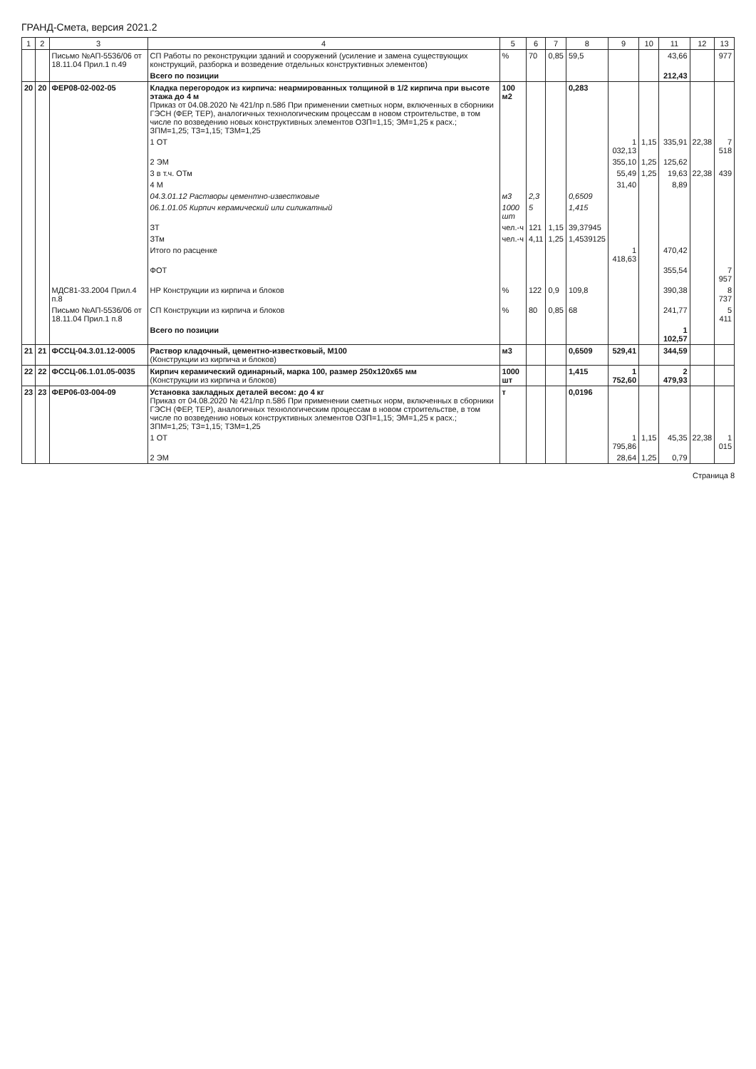ГРАНД-Смета, версия 2021.2
| 1 | 2 | 3 | 4 | 5 | 6 | 7 | 8 | 9 | 10 | 11 | 12 | 13 |
| --- | --- | --- | --- | --- | --- | --- | --- | --- | --- | --- | --- | --- |
| | | Письмо №АП-5536/06 от 18.11.04 Прил.1 п.49 | СП Работы по реконструкции зданий и сооружений (усиление и замена существующих конструкций, разборка и возведение отдельных конструктивных элементов) | % | 70 | 0,85 | 59,5 | | | 43,66 | | 977 |
| | | | Всего по позиции | | | | | | | 212,43 | | |
| 20 | 20 | ФЕР08-02-002-05 | Кладка перегородок из кирпича: неармированных толщиной в 1/2 кирпича при высоте этажа до 4 м Приказ от 04.08.2020 № 421/пр п.58б При применении сметных норм, включенных в сборники ГЭСН (ФЕР, ТЕР), аналогичных технологическим процессам в новом строительстве, в том числе по возведению новых конструктивных элементов ОЗП=1,15; ЭМ=1,25 к расх.; ЗПМ=1,25; ТЗ=1,15; ТЗМ=1,25 | 100 м2 | | | 0,283 | | | | | |
| | | | 1 ОТ | | | | | 1 032,13 | 1,15 | 335,91 | 22,38 | 7 518 |
| | | | 2 ЭМ | | | | | 355,10 | 1,25 | 125,62 | | |
| | | | 3 в т.ч. ОТм | | | | | 55,49 | 1,25 | 19,63 | 22,38 | 439 |
| | | | 4 М | | | | | 31,40 | | 8,89 | | |
| | | | 04.3.01.12 Растворы цементно-известковые | м3 | 2,3 | | 0,6509 | | | | | |
| | | | 06.1.01.05 Кирпич керамический или силикатный | 1000 шт | 5 | | 1,415 | | | | | |
| | | | ЗТ | чел.-ч | 121 | 1,15 | 39,37945 | | | | | |
| | | | ЗТм | чел.-ч | 4,11 | 1,25 | 1,4539125 | | | | | |
| | | | Итого по расценке | | | | | 1 418,63 | | 470,42 | | |
| | | | ФОТ | | | | | | | 355,54 | | 7 957 |
| | | МДС81-33.2004 Прил.4 п.8 | НР Конструкции из кирпича и блоков | % | 122 | 0,9 | 109,8 | | | 390,38 | | 8 737 |
| | | Письмо №АП-5536/06 от 18.11.04 Прил.1 п.8 | СП Конструкции из кирпича и блоков | % | 80 | 0,85 | 68 | | | 241,77 | | 5 411 |
| | | | Всего по позиции | | | | | | | 1 102,57 | | |
| 21 | 21 | ФССЦ-04.3.01.12-0005 | Раствор кладочный, цементно-известковый, М100 (Конструкции из кирпича и блоков) | м3 | | | 0,6509 | 529,41 | | 344,59 | | |
| 22 | 22 | ФССЦ-06.1.01.05-0035 | Кирпич керамический одинарный, марка 100, размер 250х120х65 мм (Конструкции из кирпича и блоков) | 1000 шт | | | 1,415 | 1 752,60 | | 2 479,93 | | |
| 23 | 23 | ФЕР06-03-004-09 | Установка закладных деталей весом: до 4 кг Приказ от 04.08.2020 № 421/пр п.58б При применении сметных норм, включенных в сборники ГЭСН (ФЕР, ТЕР), аналогичных технологическим процессам в новом строительстве, в том числе по возведению новых конструктивных элементов ОЗП=1,15; ЭМ=1,25 к расх.; ЗПМ=1,25; ТЗ=1,15; ТЗМ=1,25 | т | | | 0,0196 | | | | | |
| | | | 1 ОТ | | | | | 1 795,86 | 1,15 | 45,35 | 22,38 | 1 015 |
| | | | 2 ЭМ | | | | | 28,64 | 1,25 | 0,79 | | |
Страница 8